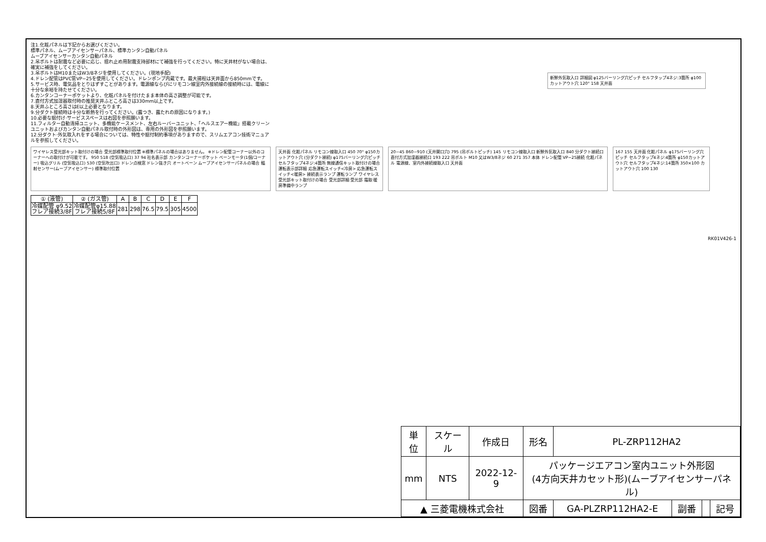注1.化粧パネルは下記からお選びください。
標準パネル、ムーブアイセンサーパネル、標準カンタン自動パネル
ムーブアイセンサーカンタン自動パネル
2.吊ボルトは耐震など必要に応じ、揺れ止め用耐震支持部材にて補強を行ってください。特に天井材がない場合は、確実に補強をしてください。
3.吊ボルトはM10またはW3/8ネジを使用してください。(現地手配)
4.ドレン配管はPVC管VP−25を使用してください。ドレンポンプ内蔵です。最大揚程は天井面から850mmです。
5.サービス時、電気品をとりはずすことがあります。電源線ならびにリモコン線室内外接続線の接続時には、電線に十分な余裕を持たせてください。
6.カンタンコーナーポケットより、化粧パネルを付けたまま本体の高さ調整が可能です。
7.直付方式加湿器取付時の推奨天井ふところ高さは330mm以上です。
8.天井ふところ高さはE以上必要となります。
9.分ダクト接続時は十分な断熱を行ってください。(露つき、露たれの原因になります。)
10.必要な据付け·サービススペースは右図を参照願います。
11.フィルター自動清掃ユニット、多機能ケースメント、左右ルーバーユニット、「ヘルスエアー機能」搭載クリーンユニットおよびカンタン自動パネル取付時の外形図は、専用の外形図を参照願います。
12.分ダクト·外気取入れをする場合については、特性や据付制約事項がありますので、スリムエアコン技術マニュアルを参照してください。
ワイヤレス受光部キット取付けの場合 受光部標準取付位置 ※標準パネルの場合はありません。 ※ドレン配管コーナー以外のコーナーへの取付けが可能です。 950 518 (空気吸込口) 37 94 社名表示部 カンタンコーナーポケット ベーンモータ(1個/コーナー) 吸込グリル (空気吸込口) 530 (空気吹出口) ドレン点検窓 ドレン抜き穴 オートベーン ムーブアイセンサーパネルの場合 輻射センサー(ムーブアイセンサー) 標準取付位置
天井面 化粧パネル リモコン線取入口 450 70° φ150カットアウト穴 (分ダクト接続) φ175バーリング穴ピッチ セルフタップ4ネジ:4箇所 無線通信キット取付けの場合 運転表示部詳細 応急運転スイッチ<冷房> 応急運転スイッチ<暖房> 接続表示ランプ 運転ランプ ワイヤレス受光部キット取付けの場合 受光部詳細 受光部 霜取·暖房準備中ランプ
20~45 860~910 (天井開口穴) 795 (吊ボルトピッチ) 145 リモコン線取入口 新鮮外気取入口 840 分ダクト接続口 直付方式加湿器接続口 193 222 吊ボルト M10 又はW3/8ネジ 60 271 357 本体 ドレン配管 VP−25接続 化粧パネル 電源線、室内外接続線取入口 天井面
167 155 天井面 化粧パネル φ175バーリング穴ピッチ セルフタップ4ネジ:4箇所 φ150カットアウト穴 セルフタップ4ネジ:14箇所 350×100 カットアウト穴 100 130
新鮮外気取入口 詳細図 φ125バーリング穴ピッチ セルフタップ4ネジ:3箇所 φ100 カットアウト穴 120° 158 天井面
| ① (液管) | ② (ガス管) | A | B | C | D | E | F |
| --- | --- | --- | --- | --- | --- | --- | --- |
| 冷媒配管 φ9.52 フレア接続3/8F | 冷媒配管φ15.88 フレア接続5/8F | 281 | 298 | 76.5 | 79.5 | 305 | 4500 |
RK01V426-1
| 単位 | スケール | 作成日 | 形名 | PL-ZRP112HA2 | | | |
| mm | NTS | 2022-12-9 | パッケージエアコン室内ユニット外形図 (4方向天井カセット形)(ムーブアイセンサーパネル) | | | | |
| ▲ 三菱電機株式会社 | | | 図番 | GA-PLZRP112HA2-E | 副番 | | 記号 |